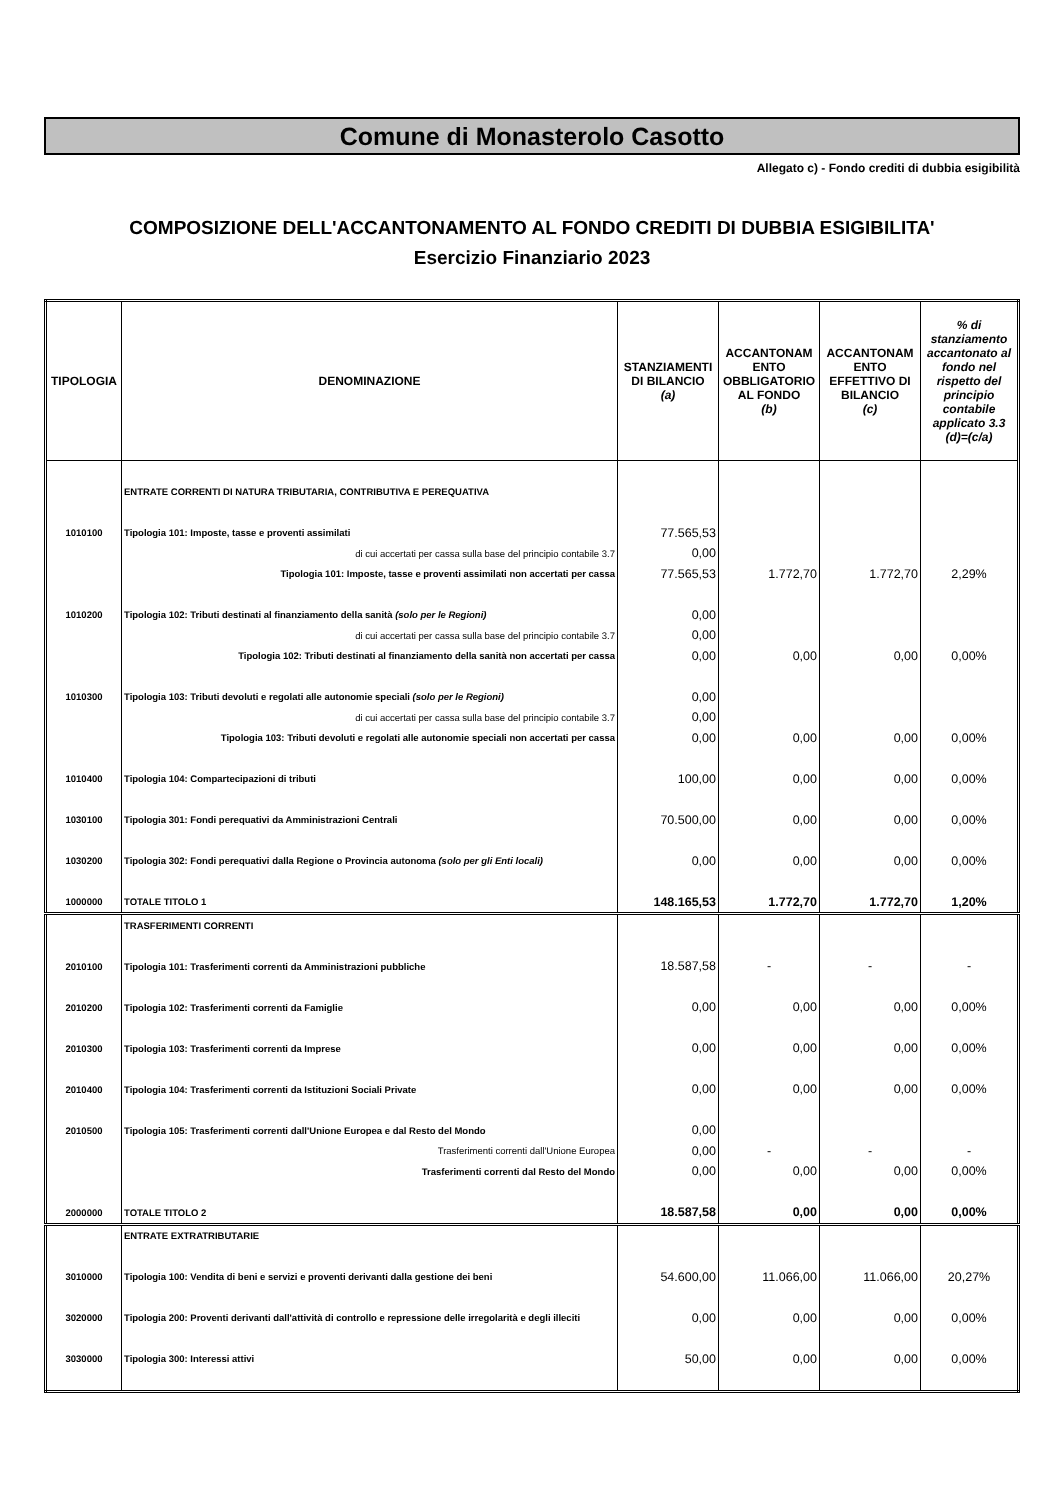Comune di Monasterolo Casotto
Allegato c) - Fondo crediti di dubbia esigibilità
COMPOSIZIONE DELL'ACCANTONAMENTO AL FONDO CREDITI DI DUBBIA ESIGIBILITA'
Esercizio Finanziario 2023
| TIPOLOGIA | DENOMINAZIONE | STANZIAMENTI DI BILANCIO (a) | ACCANTONAM ENTO OBBLIGATORIO AL FONDO (b) | ACCANTONAM ENTO EFFETTIVO DI BILANCIO (c) | % di stanziamento accantonato al fondo nel rispetto del principio contabile applicato 3.3 (d)=(c/a) |
| --- | --- | --- | --- | --- | --- |
| | ENTRATE CORRENTI DI NATURA TRIBUTARIA, CONTRIBUTIVA E PEREQUATIVA | | | | |
| 1010100 | Tipologia 101: Imposte, tasse e proventi assimilati | 77.565,53 | | | |
| | di cui accertati per cassa sulla base del principio contabile 3.7 | 0,00 | | | |
| | Tipologia 101: Imposte, tasse e proventi assimilati non accertati per cassa | 77.565,53 | 1.772,70 | 1.772,70 | 2,29% |
| 1010200 | Tipologia 102: Tributi destinati al finanziamento della sanità (solo per le Regioni) | 0,00 | | | |
| | di cui accertati per cassa sulla base del principio contabile 3.7 | 0,00 | | | |
| | Tipologia 102: Tributi destinati al finanziamento della sanità non accertati per cassa | 0,00 | 0,00 | 0,00 | 0,00% |
| 1010300 | Tipologia 103: Tributi devoluti e regolati alle autonomie speciali (solo per le Regioni) | 0,00 | | | |
| | di cui accertati per cassa sulla base del principio contabile 3.7 | 0,00 | | | |
| | Tipologia 103: Tributi devoluti e regolati alle autonomie speciali non accertati per cassa | 0,00 | 0,00 | 0,00 | 0,00% |
| 1010400 | Tipologia 104: Compartecipazioni di tributi | 100,00 | 0,00 | 0,00 | 0,00% |
| 1030100 | Tipologia 301: Fondi perequativi da Amministrazioni Centrali | 70.500,00 | 0,00 | 0,00 | 0,00% |
| 1030200 | Tipologia 302: Fondi perequativi dalla Regione o Provincia autonoma (solo per gli Enti locali) | 0,00 | 0,00 | 0,00 | 0,00% |
| 1000000 | TOTALE TITOLO 1 | 148.165,53 | 1.772,70 | 1.772,70 | 1,20% |
| | TRASFERIMENTI CORRENTI | | | | |
| 2010100 | Tipologia 101: Trasferimenti correnti da Amministrazioni pubbliche | 18.587,58 | - | - | - |
| 2010200 | Tipologia 102: Trasferimenti correnti da Famiglie | 0,00 | 0,00 | 0,00 | 0,00% |
| 2010300 | Tipologia 103: Trasferimenti correnti da Imprese | 0,00 | 0,00 | 0,00 | 0,00% |
| 2010400 | Tipologia 104: Trasferimenti correnti da Istituzioni Sociali Private | 0,00 | 0,00 | 0,00 | 0,00% |
| 2010500 | Tipologia 105: Trasferimenti correnti dall'Unione Europea e dal Resto del Mondo | 0,00 | | | |
| | Trasferimenti correnti dall'Unione Europea | 0,00 | - | - | - |
| | Trasferimenti correnti dal Resto del Mondo | 0,00 | 0,00 | 0,00 | 0,00% |
| 2000000 | TOTALE TITOLO 2 | 18.587,58 | 0,00 | 0,00 | 0,00% |
| | ENTRATE EXTRATRIBUTARIE | | | | |
| 3010000 | Tipologia 100: Vendita di beni e servizi e proventi derivanti dalla gestione dei beni | 54.600,00 | 11.066,00 | 11.066,00 | 20,27% |
| 3020000 | Tipologia 200: Proventi derivanti dall'attività di controllo e repressione delle irregolarità e degli illeciti | 0,00 | 0,00 | 0,00 | 0,00% |
| 3030000 | Tipologia 300: Interessi attivi | 50,00 | 0,00 | 0,00 | 0,00% |